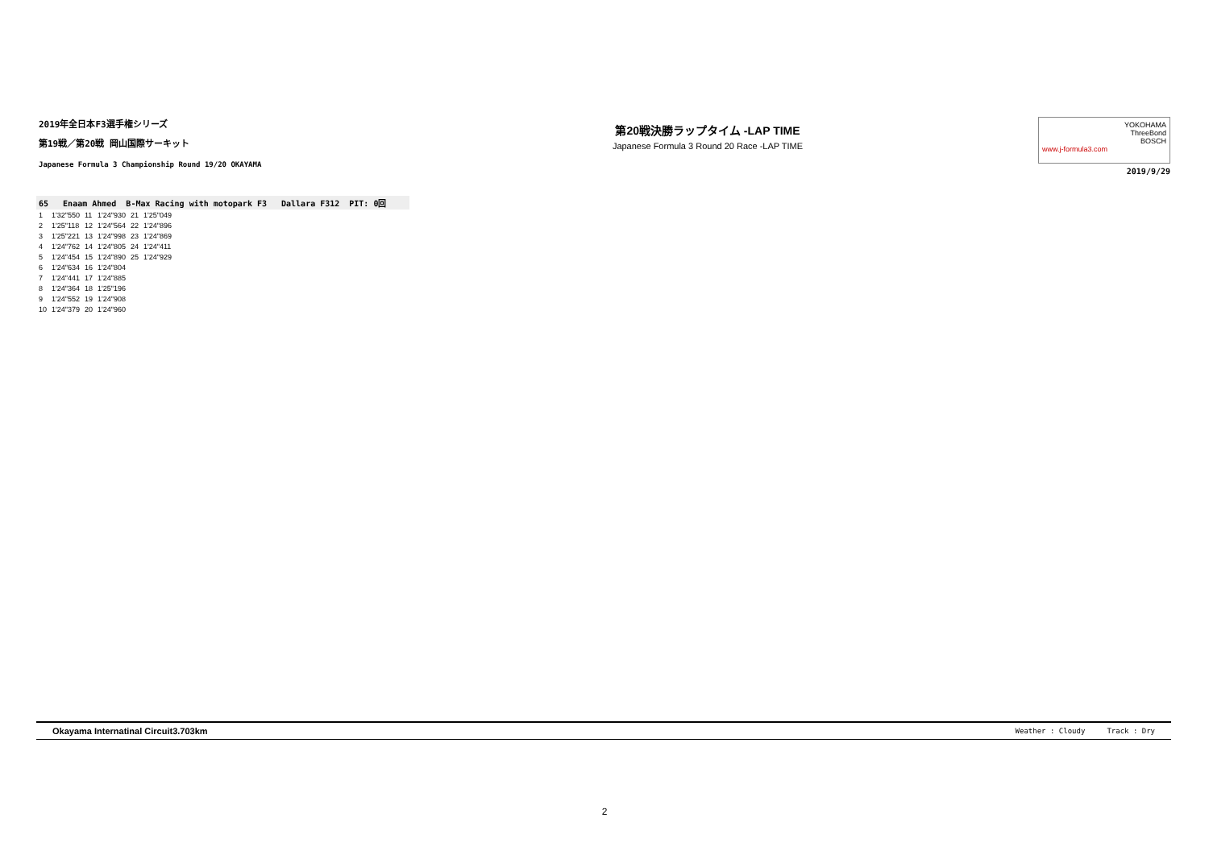2019年全日本F3選手権シリーズ
第19戦／第20戦 岡山国際サーキット
Japanese Formula 3 Championship Round 19/20 OKAYAMA
第20戦決勝ラップタイム -LAP TIME
Japanese Formula 3 Round 20 Race -LAP TIME
www.j-formula3.com YOKOHAMA
ThreeBond
BOSCH
2019/9/29
65 Enaam Ahmed B-Max Racing with motopark F3 Dallara F312 PIT: 0回
| 1 | 1'32"550 | 11 | 1'24"930 | 21 | 1'25"049 |
| 2 | 1'25"118 | 12 | 1'24"564 | 22 | 1'24"896 |
| 3 | 1'25"221 | 13 | 1'24"998 | 23 | 1'24"869 |
| 4 | 1'24"762 | 14 | 1'24"805 | 24 | 1'24"411 |
| 5 | 1'24"454 | 15 | 1'24"890 | 25 | 1'24"929 |
| 6 | 1'24"634 | 16 | 1'24"804 | | |
| 7 | 1'24"441 | 17 | 1'24"885 | | |
| 8 | 1'24"364 | 18 | 1'25"196 | | |
| 9 | 1'24"552 | 19 | 1'24"908 | | |
| 10 | 1'24"379 | 20 | 1'24"960 | | |
Okayama Internatinal Circuit3.703km Weather : Cloudy Track : Dry
2